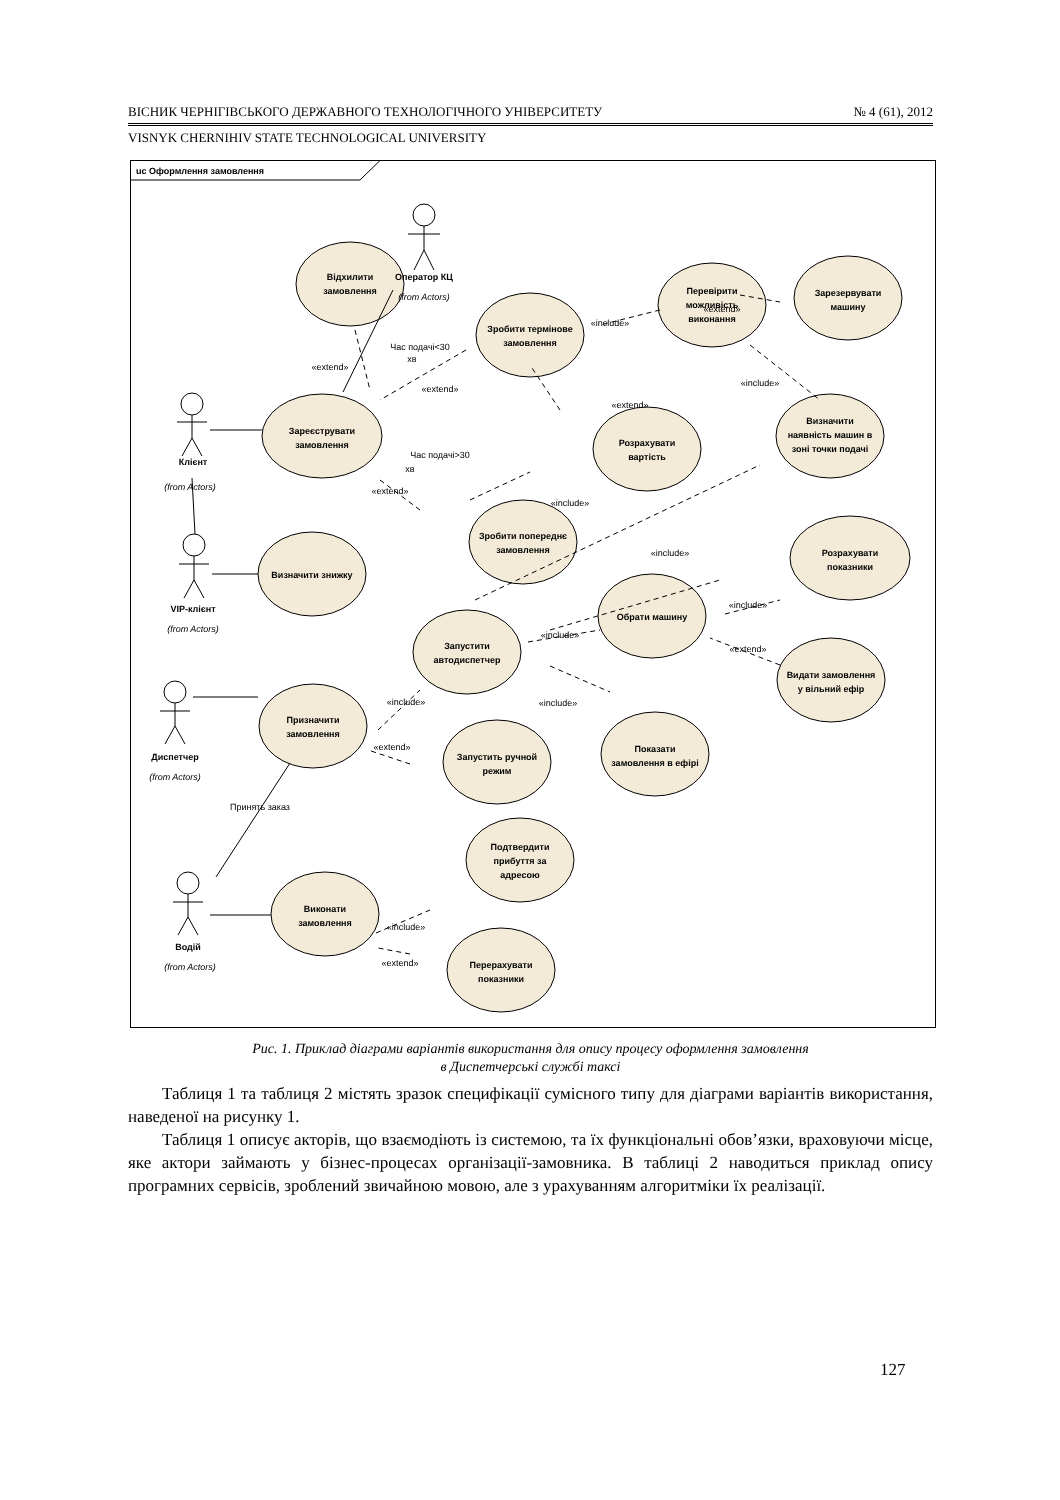ВІСНИК ЧЕРНІГІВСЬКОГО ДЕРЖАВНОГО ТЕХНОЛОГІЧНОГО УНІВЕРСИТЕТУ № 4 (61), 2012
VISNYK CHERNIHIV STATE TECHNOLOGICAL UNIVERSITY
uc Оформлення замовлення
Відхилити
замовлення
Зробити термінове
замовлення
Перевірити
можливість
виконання
Зарезервувати
машину
Зареєструвати
замовлення
Розрахувати
вартість
Визначити
наявність машин в
зоні точки подачі
Зробити попереднє
замовлення
Визначити знижку
Розрахувати
показники
Обрати машину
Запустити
автодиспетчер
Видати замовлення
у вільний ефір
Призначити
замовлення
Запустить ручной
режим
Показати
замовлення в ефірі
Подтвердити
прибуття за
адресою
Виконати
замовлення
Перерахувати
показники
Оператор КЦ
Клієнт
VIP-клієнт
Диспетчер
Водій
(from Actors)
(from Actors)
(from Actors)
(from Actors)
(from Actors)
«extend»
Час подачі<30
хв
«extend»
«include»
«extend»
«extend»
«include»
Час подачі>30
хв
«extend»
«include»
«include»
«include»
«include»
«extend»
«include»
«extend»
«include»
Принять заказ
«include»
«extend»
Рис. 1. Приклад діаграми варіантів використання для опису процесу оформлення замовлення
в Диспетчерські службі таксі
Таблиця 1 та таблиця 2 містять зразок специфікації сумісного типу для діаграми варіантів використання, наведеної на рисунку 1.
Таблиця 1 описує акторів, що взаємодіють із системою, та їх функціональні обов’язки, враховуючи місце, яке актори займають у бізнес-процесах організації-замовника. В таблиці 2 наводиться приклад опису програмних сервісів, зроблений звичайною мовою, але з урахуванням алгоритміки їх реалізації.
127